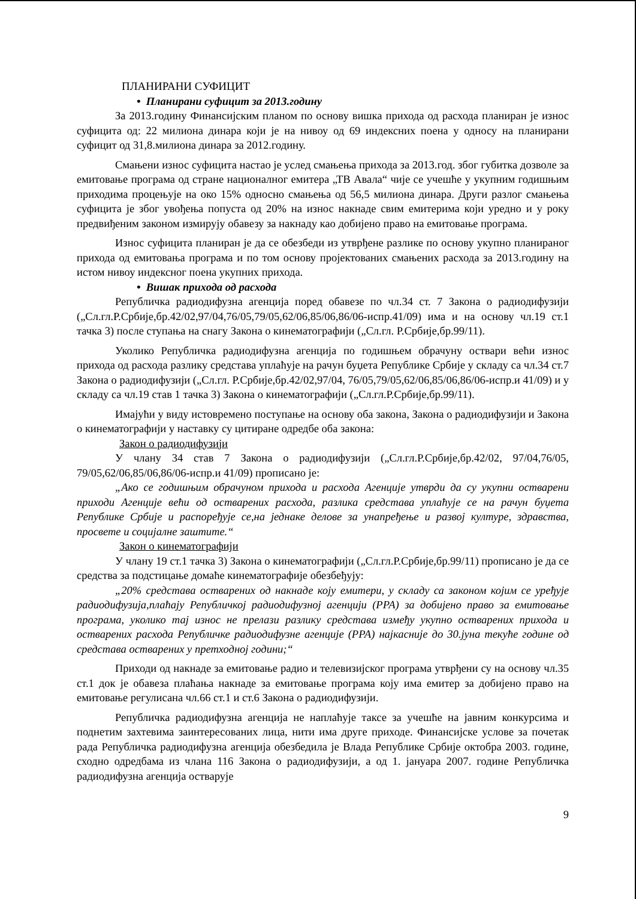ПЛАНИРАНИ СУФИЦИТ
• Планирани суфицит за 2013.годину
За 2013.годину Финансијским планом по основу вишка прихода од расхода планиран је износ суфицита од: 22 милиона динара који је на нивоу од 69 индексних поена у односу на планирани суфицит од 31,8.милиона динара за 2012.годину.
Смањени износ суфицита настао је услед смањења прихода за 2013.год. због губитка дозволе за емитовање програма од стране националног емитера „ТВ Авала“ чије се учешће у укупним годишњим приходима процењује на око 15% односно смањења од 56,5 милиона динара. Други разлог смањења суфицита је због увођења попуста од 20% на износ накнаде свим емитерима који уредно и у року предвиђеним законом измирују обавезу за накнаду као добијено право на емитовање програма.
Износ суфицита планиран је да се обезбеди из утврђене разлике по основу укупно планираног прихода од емитовања програма и по том основу пројектованих смањених расхода за 2013.годину на истом нивоу индексног поена укупних прихода.
• Вишак прихода од расхода
Републичка радиодифузна агенција поред обавезе по чл.34 ст. 7 Закона о радиодифузији („Сл.гл.Р.Србије,бр.42/02,97/04,76/05,79/05,62/06,85/06,86/06-испр.41/09) има и на основу чл.19 ст.1 тачка 3) после ступања на снагу Закона о кинематографији („Сл.гл. Р.Србије,бр.99/11).
Уколико Републичка радиодифузна агенција по годишњем обрачуну оствари већи износ прихода од расхода разлику средстава уплаћује на рачун буџета Републике Србије у складу са чл.34 ст.7 Закона о радиодифузији („Сл.гл. Р.Србије,бр.42/02,97/04, 76/05,79/05,62/06,85/06,86/06-испр.и 41/09) и у складу са чл.19 став 1 тачка 3) Закона о кинематографији („Сл.гл.Р.Србије,бр.99/11).
Имајући у виду истовремено поступање на основу оба закона, Закона о радиодифузији и Закона о кинематографији у наставку су цитиране одредбе оба закона:
Закон о радиодифузији
У члану 34 став 7 Закона о радиодифузији („Сл.гл.Р.Србије,бр.42/02, 97/04,76/05, 79/05,62/06,85/06,86/06-испр.и 41/09) прописано је:
„Ако се годишњим обрачуном прихода и расхода Агенције утврди да су укупни остварени приходи Агенције већи од остварених расхода, разлика средстава уплаћује се на рачун буџета Републике Србије и распоређује се,на једнаке делове за унапређење и развој културе, здравства, просвете и социјалне заштите.“
Закон о кинематографији
У члану 19 ст.1 тачка 3) Закона о кинематографији („Сл.гл.Р.Србије,бр.99/11) прописано је да се средства за подстицање домаће кинематографије обезбеђују:
„20% средстава остварених од накнаде коју емитери, у складу са законом којим се уређује радиодифузија,плаћају Републичкој радиодифузној агенцији (РРА) за добијено право за емитовање програма, уколико тај износ не прелази разлику средстава између укупно остварених прихода и остварених расхода Републичке радиодифузне агенције (РРА) најкасније до 30.јуна текуће године од средстава остварених у претходној години;“
Приходи од накнаде за емитовање радио и телевизијског програма утврђени су на основу чл.35 ст.1 док је обавеза плаћања накнаде за емитовање програма коју има емитер за добијено право на емитовање регулисана чл.66 ст.1 и ст.6 Закона о радиодифузији.
Републичка радиодифузна агенција не наплаћује таксе за учешће на јавним конкурсима и поднетим захтевима заинтересованих лица, нити има друге приходе. Финансијске услове за почетак рада Републичка радиодифузна агенција обезбедила је Влада Републике Србије октобра 2003. године, сходно одредбама из члана 116 Закона о радиодифузији, а од 1. јануара 2007. године Републичка радиодифузна агенција остварује
9